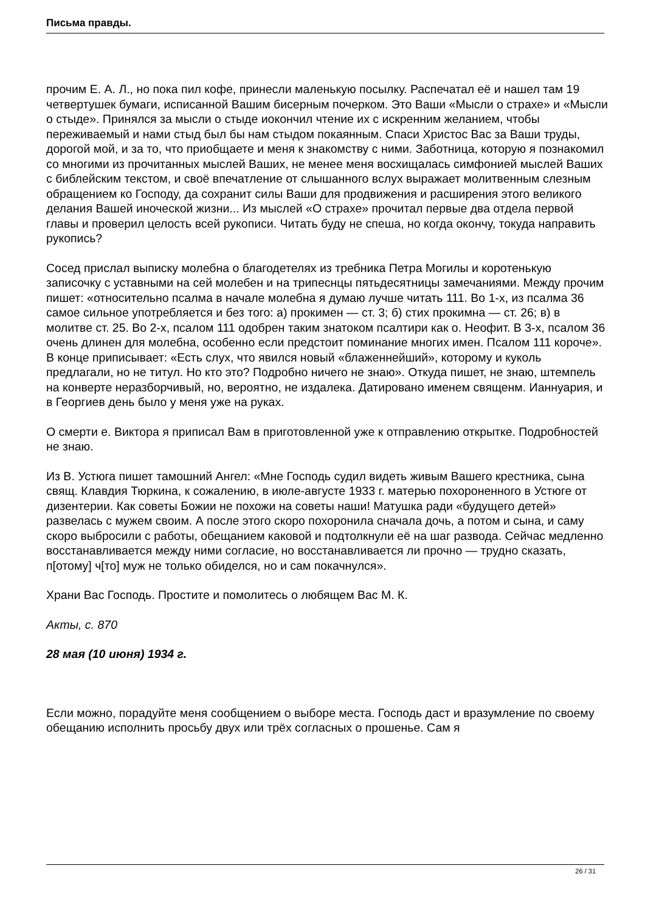Письма правды.
прочим Е. А. Л., но пока пил кофе, принесли маленькую посылку. Распечатал её и нашел там 19 четвертушек бумаги, исписанной Вашим бисерным почерком. Это Ваши «Мысли о страхе» и «Мысли о стыде». Принялся за мысли о стыде иокончил чтение их с искренним желанием, чтобы переживаемый и нами стыд был бы нам стыдом покаянным. Спаси Христос Вас за Ваши труды, дорогой мой, и за то, что приобщаете и меня к знакомству с ними. Заботница, которую я познакомил со многими из прочитанных мыслей Ваших, не менее меня восхищалась симфонией мыслей Ваших с библейским текстом, и своё впечатление от слышанного вслух выражает молитвенным слезным обращением ко Господу, да сохранит силы Ваши для продвижения и расширения этого великого делания Вашей иноческой жизни... Из мыслей «О страхе» прочитал первые два отдела первой главы и проверил целость всей рукописи. Читать буду не спеша, но когда окончу, токуда направить рукопись?
Сосед прислал выписку молебна о благодетелях из требника Петра Могилы и коротенькую записочку с уставными на сей молебен и на трипеснцы пятьдесятницы замечаниями. Между прочим пишет: «относительно псалма в начале молебна я думаю лучше читать 111. Во 1-х, из псалма 36 самое сильное употребляется и без того: а) прокимен — ст. 3; б) стих прокимна — ст. 26; в) в молитве ст. 25. Во 2-х, псалом 111 одобрен таким знатоком псалтири как о. Неофит. В 3-х, псалом 36 очень длинен для молебна, особенно если предстоит поминание многих имен. Псалом 111 короче». В конце приписывает: «Есть слух, что явился новый «блаженнейший», которому и куколь предлагали, но не титул. Но кто это? Подробно ничего не знаю». Откуда пишет, не знаю, штемпель на конверте неразборчивый, но, вероятно, не издалека. Датировано именем священм. Ианнуария, и в Георгиев день было у меня уже на руках.
О смерти е. Виктора я приписал Вам в приготовленной уже к отправлению открытке. Подробностей не знаю.
Из В. Устюга пишет тамошний Ангел: «Мне Господь судил видеть живым Вашего крестника, сына свящ. Клавдия Тюркина, к сожалению, в июле-августе 1933 г. матерью похороненного в Устюге от дизентерии. Как советы Божии не похожи на советы наши! Матушка ради «будущего детей» развелась с мужем своим. А после этого скоро похоронила сначала дочь, а потом и сына, и саму скоро выбросили с работы, обещанием каковой и подтолкнули её на шаг развода. Сейчас медленно восстанавливается между ними согласие, но восстанавливается ли прочно — трудно сказать, п[отому] ч[то] муж не только обиделся, но и сам покачнулся».
Храни Вас Господь. Простите и помолитесь о любящем Вас М. К.
Акты, с. 870
28 мая (10 июня) 1934 г.
Если можно, порадуйте меня сообщением о выборе места. Господь даст и вразумление по своему обещанию исполнить просьбу двух или трёх согласных о прошенье. Сам я
26 / 31